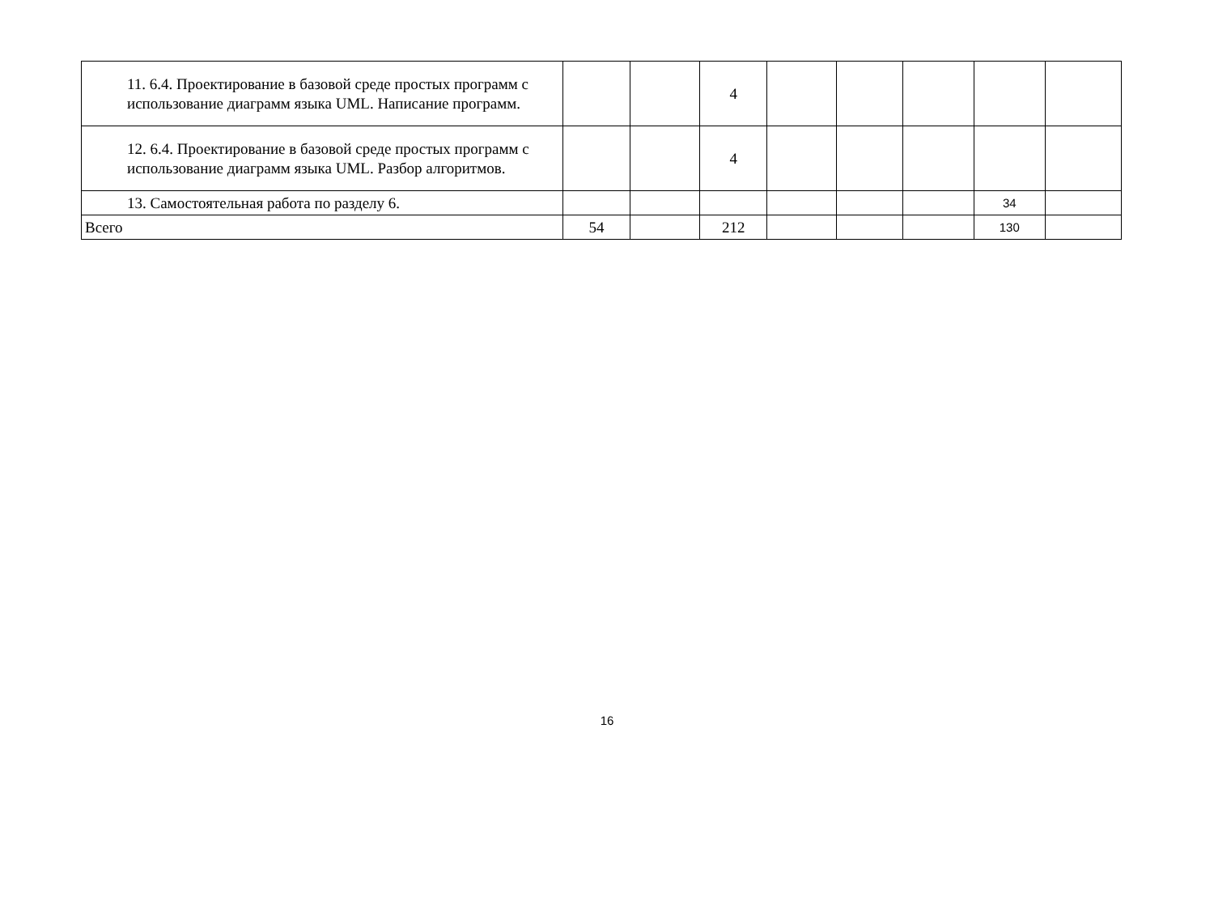| 11. 6.4. Проектирование в базовой среде простых программ с использование диаграмм языка UML. Написание программ. | | | 4 | | | | | |
| 12. 6.4. Проектирование в базовой среде простых программ с использование диаграмм языка UML. Разбор алгоритмов. | | | 4 | | | | | |
| 13. Самостоятельная работа по разделу 6. | | | | | | | 34 | |
| Всего | 54 | | 212 | | | | 130 | |
16